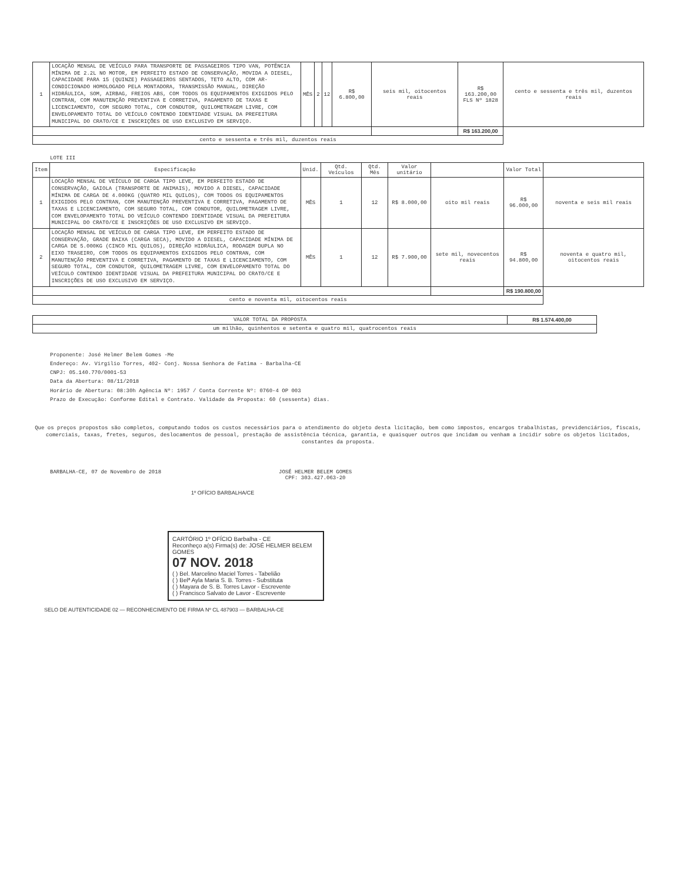| 1 | LOCAÇÃO MENSAL DE VEÍCULO PARA TRANSPORTE DE PASSAGEIROS TIPO VAN, POTÊNCIA MÍNIMA DE 2.2L NO MOTOR, EM PERFEITO ESTADO DE CONSERVAÇÃO, MOVIDA A DIESEL, CAPACIDADE PARA 15 (QUINZE) PASSAGEIROS SENTADOS, TETO ALTO, COM AR-CONDICIONADO HOMOLOGADO PELA MONTADORA, TRANSMISSÃO MANUAL, DIREÇÃO HIDRÁULICA, SOM, AIRBAG, FREIOS ABS, COM TODOS OS EQUIPAMENTOS EXIGIDOS PELO CONTRAN, COM MANUTENÇÃO PREVENTIVA E CORRETIVA, PAGAMENTO DE TAXAS E LICENCIAMENTO, COM SEGURO TOTAL, COM CONDUTOR, QUILOMETRAGEM LIVRE, COM ENVELOPAMENTO TOTAL DO VEÍCULO CONTENDO IDENTIDADE VISUAL DA PREFEITURA MUNICIPAL DO CRATO/CE E INSCRIÇÕES DE USO EXCLUSIVO EM SERVIÇO. | MÊS | 2 | 12 | R$ 6.800,00 | seis mil, oitocentos reais | R$ 163.200,00 FLS Nº 1828 | cento e sessenta e três mil, duzentos reais |
| | | | | | | | R$ 163.200,00 | |
| cento e sessenta e três mil, duzentos reais | | | | | | | | |
LOTE III
| Item | Especificação | Unid. | Qtd. Veículos | Qtd. Mês | Valor unitário | | Valor Total | |
| --- | --- | --- | --- | --- | --- | --- | --- | --- |
| 1 | LOCAÇÃO MENSAL DE VEÍCULO DE CARGA TIPO LEVE, EM PERFEITO ESTADO DE CONSERVAÇÃO, GAIOLA (TRANSPORTE DE ANIMAIS), MOVIDO A DIESEL, CAPACIDADE MÍNIMA DE CARGA DE 4.000KG (QUATRO MIL QUILOS), COM TODOS OS EQUIPAMENTOS EXIGIDOS PELO CONTRAN, COM MANUTENÇÃO PREVENTIVA E CORRETIVA, PAGAMENTO DE TAXAS E LICENCIAMENTO, COM SEGURO TOTAL, COM CONDUTOR, QUILOMETRAGEM LIVRE, COM ENVELOPAMENTO TOTAL DO VEÍCULO CONTENDO IDENTIDADE VISUAL DA PREFEITURA MUNICIPAL DO CRATO/CE E INSCRIÇÕES DE USO EXCLUSIVO EM SERVIÇO. | MÊS | 1 | 12 | R$ 8.000,00 | oito mil reais | R$ 96.000,00 | noventa e seis mil reais |
| 2 | LOCAÇÃO MENSAL DE VEÍCULO DE CARGA TIPO LEVE, EM PERFEITO ESTADO DE CONSERVAÇÃO, GRADE BAIXA (CARGA SECA), MOVIDO A DIESEL, CAPACIDADE MÍNIMA DE CARGA DE 5.000KG (CINCO MIL QUILOS), DIREÇÃO HIDRÁULICA, RODAGEM DUPLA NO EIXO TRASEIRO, COM TODOS OS EQUIPAMENTOS EXIGIDOS PELO CONTRAN, COM MANUTENÇÃO PREVENTIVA E CORRETIVA, PAGAMENTO DE TAXAS E LICENCIAMENTO, COM SEGURO TOTAL, COM CONDUTOR, QUILOMETRAGEM LIVRE, COM ENVELOPAMENTO TOTAL DO VEÍCULO CONTENDO IDENTIDADE VISUAL DA PREFEITURA MUNICIPAL DO CRATO/CE E INSCRIÇÕES DE USO EXCLUSIVO EM SERVIÇO. | MÊS | 1 | 12 | R$ 7.900,00 | sete mil, novecentos reais | R$ 94.800,00 | noventa e quatro mil, oitocentos reais |
| | | | | | | | R$ 190.800,00 | |
| cento e noventa mil, oitocentos reais | | | | | | | | |
| VALOR TOTAL DA PROPOSTA | R$ 1.574.400,00 |
| um milhão, quinhentos e setenta e quatro mil, quatrocentos reais | |
Proponente: José Helmer Belem Gomes -Me
Endereço: Av. Virgilio Torres, 402- Conj. Nossa Senhora de Fatima - Barbalha-CE
CNPJ: 05.140.770/0001-53
Data da Abertura: 08/11/2018
Horário de Abertura: 08:30h Agência Nº: 1957 / Conta Corrente Nº: 0760-4 OP 003
Prazo de Execução: Conforme Edital e Contrato. Validade da Proposta: 60 (sessenta) dias.
Que os preços propostos são completos, computando todos os custos necessários para o atendimento do objeto desta licitação, bem como impostos, encargos trabalhistas, previdenciários, fiscais, comerciais, taxas, fretes, seguros, deslocamentos de pessoal, prestação de assistência técnica, garantia, e quaisquer outros que incidam ou venham a incidir sobre os objetos licitados, constantes da proposta.
BARBALHA-CE, 07 de Novembro de 2018
JOSÉ HELMER BELEM GOMES
CPF: 303.427.063-20
1º OFÍCIO BARBALHA/CE
CARTÓRIO 1º OFÍCIO Barbalha - CE
Reconheço a(s) Firma(s) de: JOSÉ HELMER BELEM GOMES
07 NOV. 2018
( ) Bel. Marcelino Maciel Torres - Tabelião
( ) Belª Ayla Maria S. B. Torres - Substituta
( ) Mayara de S. B. Torres Lavor - Escrevente
( ) Francisco Salvato de Lavor - Escrevente
SELO DE AUTENTICIDADE 02 — RECONHECIMENTO DE FIRMA Nº CL 487903 — BARBALHA-CE